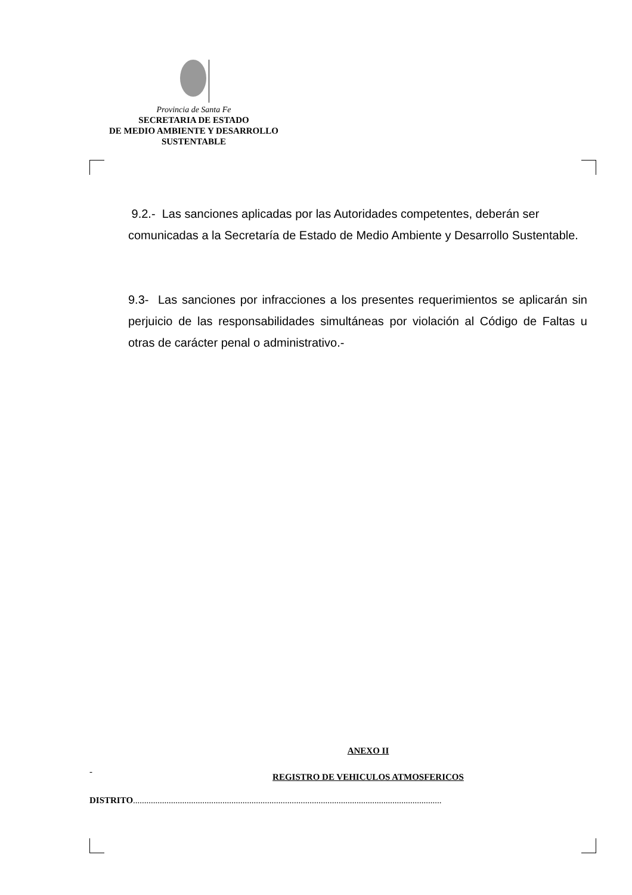Provincia de Santa Fe
SECRETARIA DE ESTADO
DE MEDIO AMBIENTE Y DESARROLLO
SUSTENTABLE
9.2.- Las sanciones aplicadas por las Autoridades competentes, deberán ser comunicadas a la Secretaría de Estado de Medio Ambiente y Desarrollo Sustentable.
9.3- Las sanciones por infracciones a los presentes requerimientos se aplicarán sin perjuicio de las responsabilidades simultáneas por violación al Código de Faltas u otras de carácter penal o administrativo.-
ANEXO II
-
REGISTRO DE VEHICULOS ATMOSFERICOS
DISTRITO..........................................................................................................................................